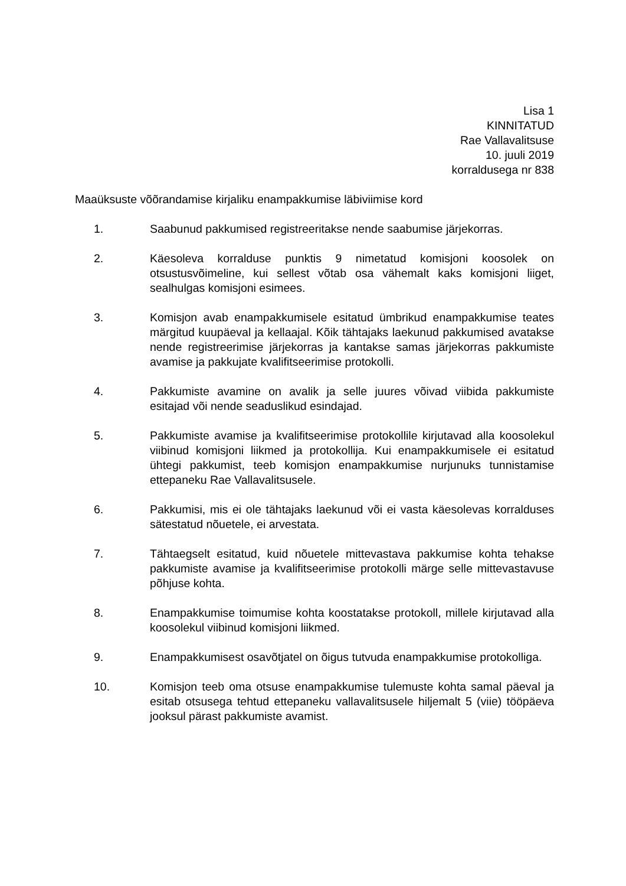Lisa 1
KINNITATUD
Rae Vallavalitsuse
10. juuli 2019
korraldusega nr 838
Maaüksuste võõrandamise kirjaliku enampakkumise läbiviimise kord
1. Saabunud pakkumised registreeritakse nende saabumise järjekorras.
2. Käesoleva korralduse punktis 9 nimetatud komisjoni koosolek on otsustusvõimeline, kui sellest võtab osa vähemalt kaks komisjoni liiget, sealhulgas komisjoni esimees.
3. Komisjon avab enampakkumisele esitatud ümbrikud enampakkumise teates märgitud kuupäeval ja kellaajal. Kõik tähtajaks laekunud pakkumised avatakse nende registreerimise järjekorras ja kantakse samas järjekorras pakkumiste avamise ja pakkujate kvalifitseerimise protokolli.
4. Pakkumiste avamine on avalik ja selle juures võivad viibida pakkumiste esitajad või nende seaduslikud esindajad.
5. Pakkumiste avamise ja kvalifitseerimise protokollile kirjutavad alla koosolekul viibinud komisjoni liikmed ja protokollija. Kui enampakkumisele ei esitatud ühtegi pakkumist, teeb komisjon enampakkumise nurjunuks tunnistamise ettepaneku Rae Vallavalitsusele.
6. Pakkumisi, mis ei ole tähtajaks laekunud või ei vasta käesolevas korralduses sätestatud nõuetele, ei arvestata.
7. Tähtaegselt esitatud, kuid nõuetele mittevastava pakkumise kohta tehakse pakkumiste avamise ja kvalifitseerimise protokolli märge selle mittevastavuse põhjuse kohta.
8. Enampakkumise toimumise kohta koostatakse protokoll, millele kirjutavad alla koosolekul viibinud komisjoni liikmed.
9. Enampakkumisest osavõtjatel on õigus tutvuda enampakkumise protokolliga.
10. Komisjon teeb oma otsuse enampakkumise tulemuste kohta samal päeval ja esitab otsusega tehtud ettepaneku vallavalitsusele hiljemalt 5 (viie) tööpäeva jooksul pärast pakkumiste avamist.